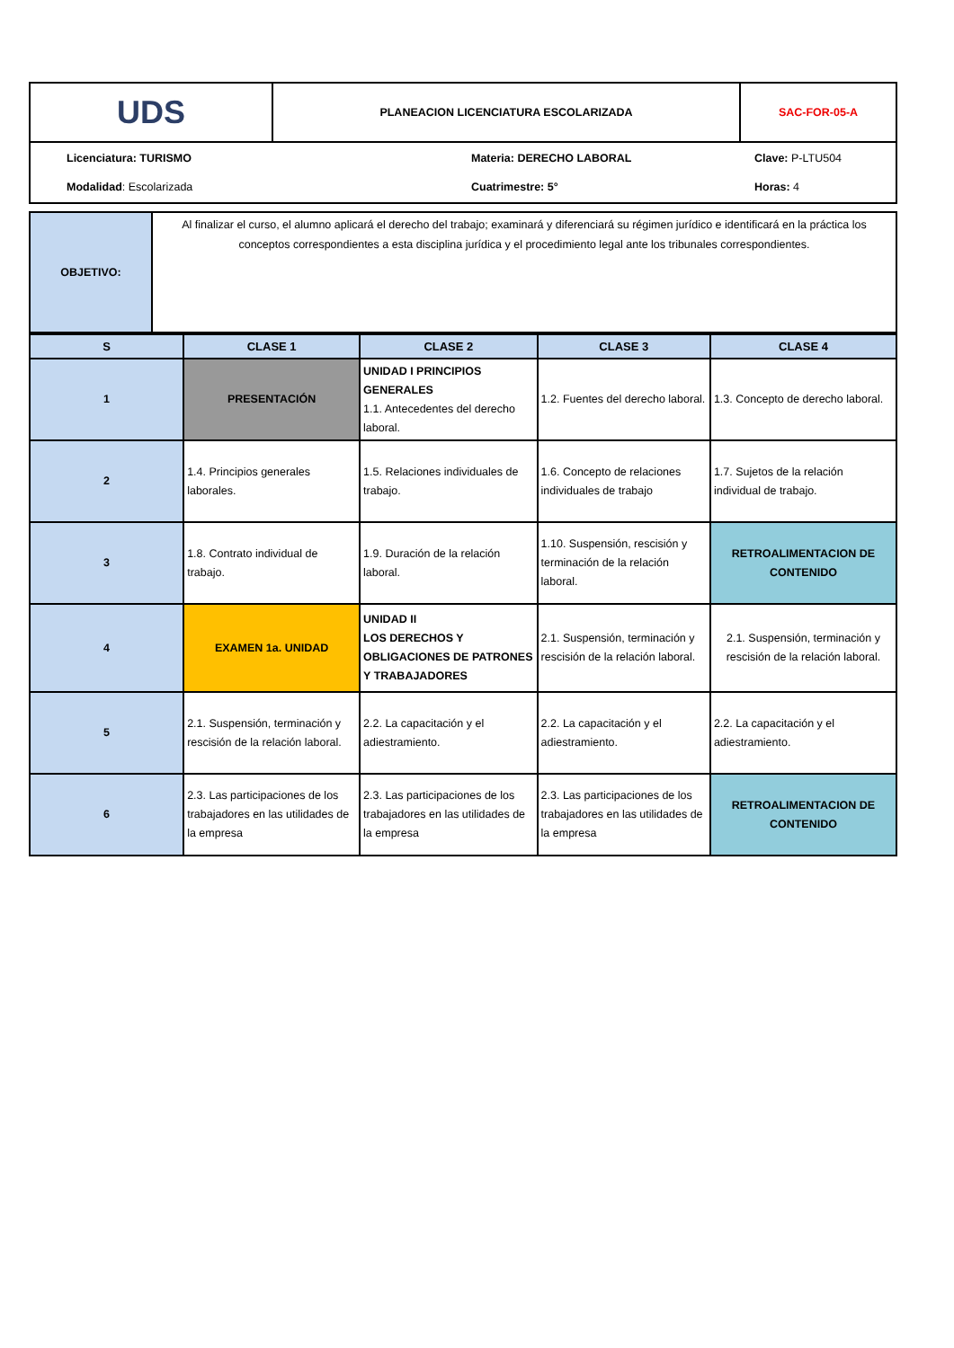| UDS | PLANEACION LICENCIATURA ESCOLARIZADA | SAC-FOR-05-A |
Licenciatura: TURISMO
Materia: DERECHO LABORAL
Clave: P-LTU504
Modalidad: Escolarizada
Cuatrimestre: 5°
Horas: 4
| OBJETIVO: | Al finalizar el curso, el alumno aplicará el derecho del trabajo; examinará y diferenciará su régimen jurídico e identificará en la práctica los conceptos correspondientes a esta disciplina jurídica y el procedimiento legal ante los tribunales correspondientes. |
| S | CLASE 1 | CLASE 2 | CLASE 3 | CLASE 4 |
| --- | --- | --- | --- | --- |
| 1 | PRESENTACIÓN | UNIDAD I PRINCIPIOS GENERALES 1.1. Antecedentes del derecho laboral. | 1.2. Fuentes del derecho laboral. | 1.3. Concepto de derecho laboral. |
| 2 | 1.4. Principios generales laborales. | 1.5. Relaciones individuales de trabajo. | 1.6. Concepto de relaciones individuales de trabajo | 1.7. Sujetos de la relación individual de trabajo. |
| 3 | 1.8. Contrato individual de trabajo. | 1.9. Duración de la relación laboral. | 1.10. Suspensión, rescisión y terminación de la relación laboral. | RETROALIMENTACION DE CONTENIDO |
| 4 | EXAMEN 1a. UNIDAD | UNIDAD II LOS DERECHOS Y OBLIGACIONES DE PATRONES Y TRABAJADORES | 2.1. Suspensión, terminación y rescisión de la relación laboral. | 2.1. Suspensión, terminación y rescisión de la relación laboral. |
| 5 | 2.1. Suspensión, terminación y rescisión de la relación laboral. | 2.2. La capacitación y el adiestramiento. | 2.2. La capacitación y el adiestramiento. | 2.2. La capacitación y el adiestramiento. |
| 6 | 2.3. Las participaciones de los trabajadores en las utilidades de la empresa | 2.3. Las participaciones de los trabajadores en las utilidades de la empresa | 2.3. Las participaciones de los trabajadores en las utilidades de la empresa | RETROALIMENTACION DE CONTENIDO |